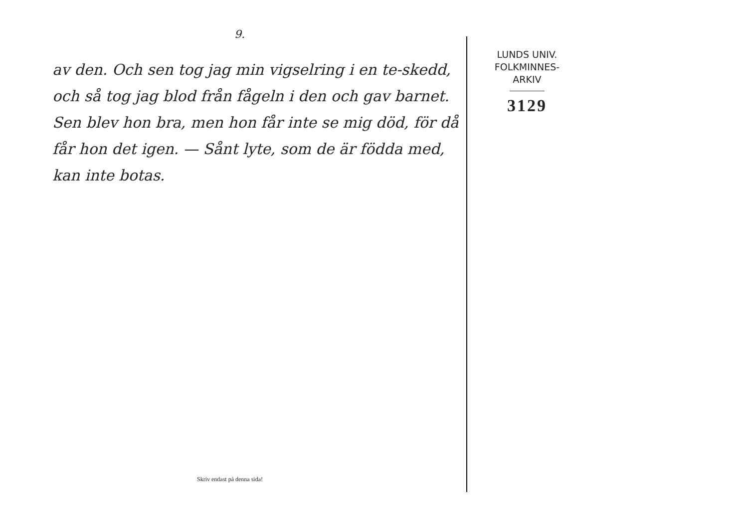9.
av den. Och sen tog jag min vigselring i en te-skedd, och så tog jag blod från fågeln i den och gav barnet. Sen blev hon bra, men hon får inte se mig död, för då får hon det igen. — Sånt lyte, som de är födda med, kan inte botas.
Skriv endast på denna sida!
LUNDS UNIV.
FOLKMINNES-
ARKIV
3129